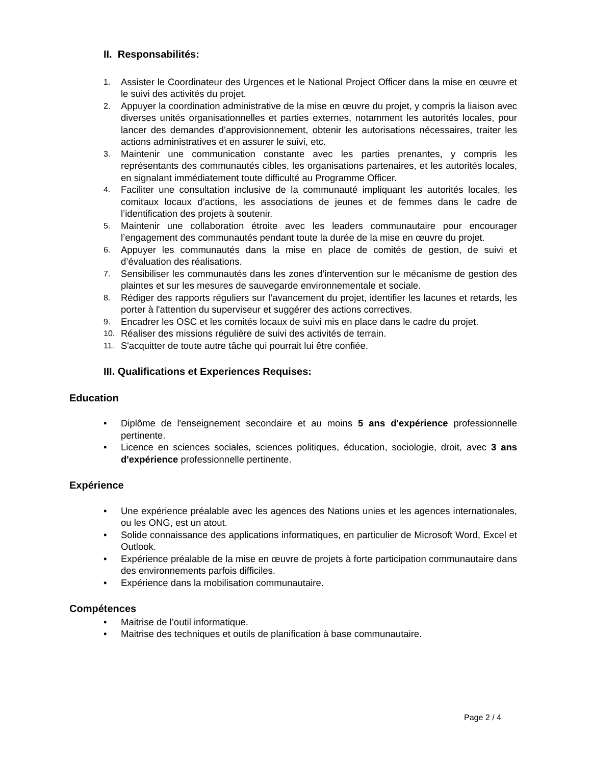II. Responsabilités:
1. Assister le Coordinateur des Urgences et le National Project Officer dans la mise en œuvre et le suivi des activités du projet.
2. Appuyer la coordination administrative de la mise en œuvre du projet, y compris la liaison avec diverses unités organisationnelles et parties externes, notamment les autorités locales, pour lancer des demandes d’approvisionnement, obtenir les autorisations nécessaires, traiter les actions administratives et en assurer le suivi, etc.
3. Maintenir une communication constante avec les parties prenantes, y compris les représentants des communautés cibles, les organisations partenaires, et les autorités locales, en signalant immédiatement toute difficulté au Programme Officer.
4. Faciliter une consultation inclusive de la communauté impliquant les autorités locales, les comitaux locaux d’actions, les associations de jeunes et de femmes dans le cadre de l’identification des projets à soutenir.
5. Maintenir une collaboration étroite avec les leaders communautaire pour encourager l’engagement des communautés pendant toute la durée de la mise en œuvre du projet.
6. Appuyer les communautés dans la mise en place de comités de gestion, de suivi et d’évaluation des réalisations.
7. Sensibiliser les communautés dans les zones d’intervention sur le mécanisme de gestion des plaintes et sur les mesures de sauvegarde environnementale et sociale.
8. Rédiger des rapports réguliers sur l’avancement du projet, identifier les lacunes et retards, les porter à l'attention du superviseur et suggérer des actions correctives.
9. Encadrer les OSC et les comités locaux de suivi mis en place dans le cadre du projet.
10. Réaliser des missions régulière de suivi des activités de terrain.
11. S'acquitter de toute autre tâche qui pourrait lui être confiée.
III. Qualifications et Experiences Requises:
Education
• Diplôme de l'enseignement secondaire et au moins 5 ans d'expérience professionnelle pertinente.
• Licence en sciences sociales, sciences politiques, éducation, sociologie, droit, avec 3 ans d'expérience professionnelle pertinente.
Expérience
• Une expérience préalable avec les agences des Nations unies et les agences internationales, ou les ONG, est un atout.
• Solide connaissance des applications informatiques, en particulier de Microsoft Word, Excel et Outlook.
• Expérience préalable de la mise en œuvre de projets à forte participation communautaire dans des environnements parfois difficiles.
• Expérience dans la mobilisation communautaire.
Compétences
• Maitrise de l’outil informatique.
• Maitrise des techniques et outils de planification à base communautaire.
Page 2 / 4